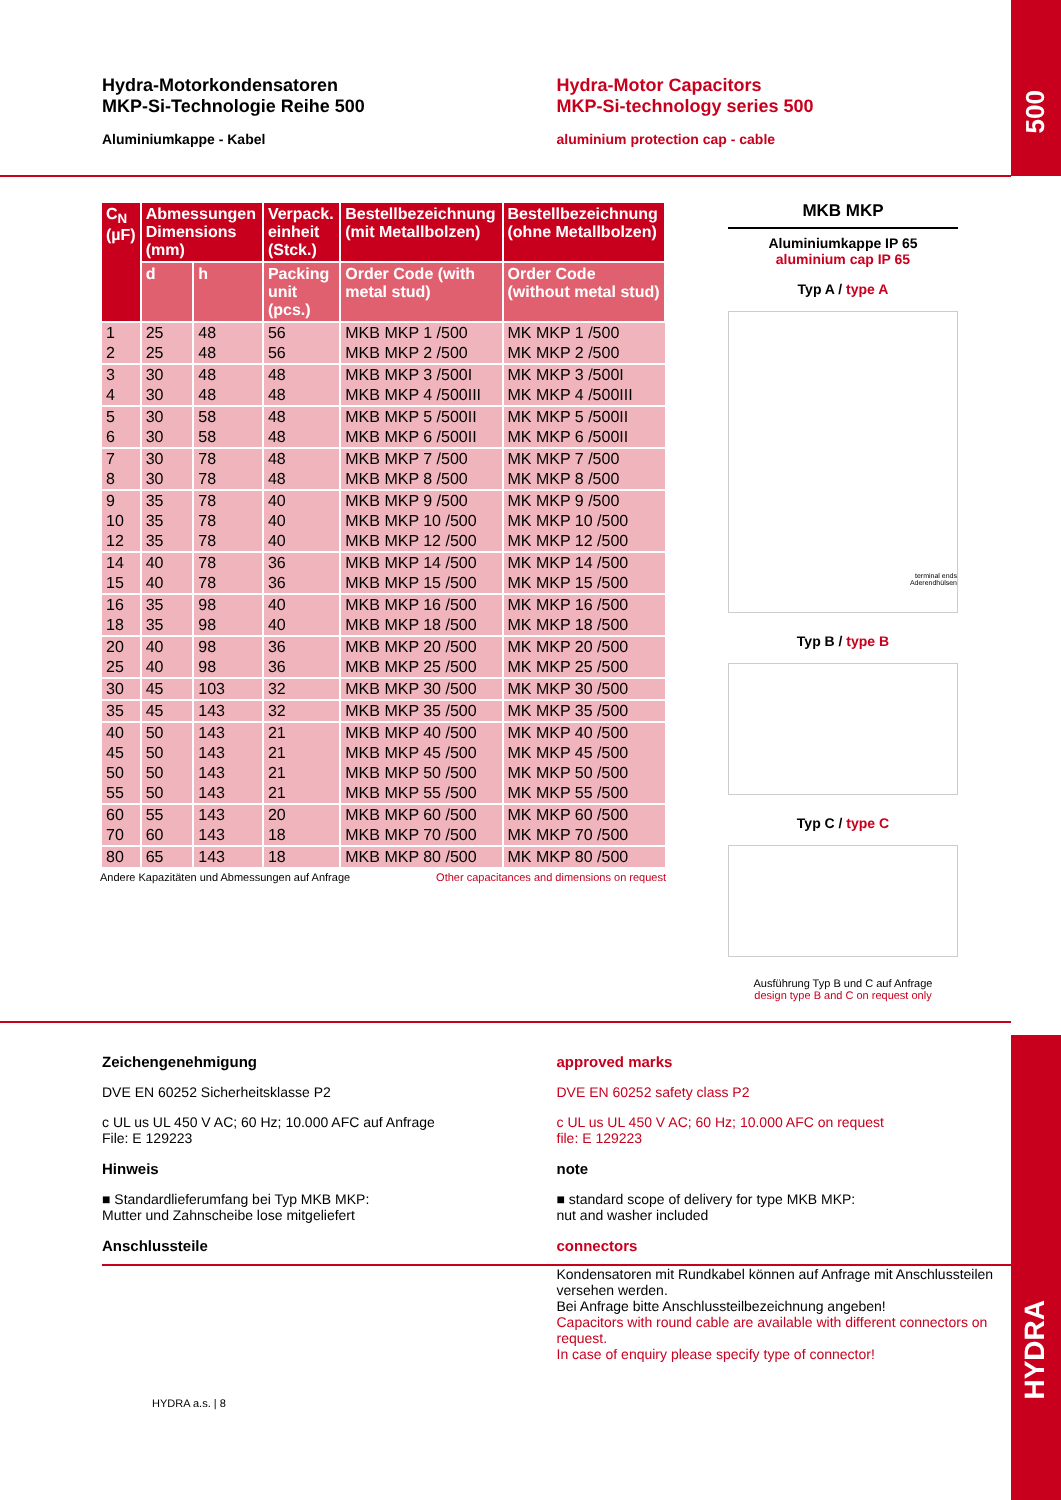Hydra-Motorkondensatoren
MKP-Si-Technologie Reihe 500
Aluminiumkappe - Kabel
Hydra-Motor Capacitors
MKP-Si-technology series 500
aluminium protection cap - cable
500
| C<sub>N</sub> (µF) | Abmessungen Dimensions (mm) | | Verpack. einheit (Stck.) | Bestellbezeichnung (mit Metallbolzen) | Bestellbezeichnung (ohne Metallbolzen) |
| --- | --- | --- | --- | --- | --- |
| | d | h | Packing unit (pcs.) | Order Code (with metal stud) | Order Code (without metal stud) |
| 1 | 25 | 48 | 56 | MKB MKP 1 /500 | MK MKP 1 /500 |
| 2 | 25 | 48 | 56 | MKB MKP 2 /500 | MK MKP 2 /500 |
| 3 | 30 | 48 | 48 | MKB MKP 3 /500I | MK MKP 3 /500I |
| 4 | 30 | 48 | 48 | MKB MKP 4 /500III | MK MKP 4 /500III |
| 5 | 30 | 58 | 48 | MKB MKP 5 /500II | MK MKP 5 /500II |
| 6 | 30 | 58 | 48 | MKB MKP 6 /500II | MK MKP 6 /500II |
| 7 | 30 | 78 | 48 | MKB MKP 7 /500 | MK MKP 7 /500 |
| 8 | 30 | 78 | 48 | MKB MKP 8 /500 | MK MKP 8 /500 |
| 9 | 35 | 78 | 40 | MKB MKP 9 /500 | MK MKP 9 /500 |
| 10 | 35 | 78 | 40 | MKB MKP 10 /500 | MK MKP 10 /500 |
| 12 | 35 | 78 | 40 | MKB MKP 12 /500 | MK MKP 12 /500 |
| 14 | 40 | 78 | 36 | MKB MKP 14 /500 | MK MKP 14 /500 |
| 15 | 40 | 78 | 36 | MKB MKP 15 /500 | MK MKP 15 /500 |
| 16 | 35 | 98 | 40 | MKB MKP 16 /500 | MK MKP 16 /500 |
| 18 | 35 | 98 | 40 | MKB MKP 18 /500 | MK MKP 18 /500 |
| 20 | 40 | 98 | 36 | MKB MKP 20 /500 | MK MKP 20 /500 |
| 25 | 40 | 98 | 36 | MKB MKP 25 /500 | MK MKP 25 /500 |
| 30 | 45 | 103 | 32 | MKB MKP 30 /500 | MK MKP 30 /500 |
| 35 | 45 | 143 | 32 | MKB MKP 35 /500 | MK MKP 35 /500 |
| 40 | 50 | 143 | 21 | MKB MKP 40 /500 | MK MKP 40 /500 |
| 45 | 50 | 143 | 21 | MKB MKP 45 /500 | MK MKP 45 /500 |
| 50 | 50 | 143 | 21 | MKB MKP 50 /500 | MK MKP 50 /500 |
| 55 | 50 | 143 | 21 | MKB MKP 55 /500 | MK MKP 55 /500 |
| 60 | 55 | 143 | 20 | MKB MKP 60 /500 | MK MKP 60 /500 |
| 70 | 60 | 143 | 18 | MKB MKP 70 /500 | MK MKP 70 /500 |
| 80 | 65 | 143 | 18 | MKB MKP 80 /500 | MK MKP 80 /500 |
Andere Kapazitäten und Abmessungen auf Anfrage Other capacitances and dimensions on request
MKB MKP
Aluminiumkappe IP 65
aluminium cap IP 65
Typ A / type A
terminal ends
Aderendhülsen
Typ B / type B
Typ C / type C
Ausführung Typ B und C auf Anfrage
design type B and C on request only
Zeichengenehmigung
DVE EN 60252 Sicherheitsklasse P2
c UL us UL 450 V AC; 60 Hz; 10.000 AFC auf Anfrage
File: E 129223
Hinweis
■ Standardlieferumfang bei Typ MKB MKP:
Mutter und Zahnscheibe lose mitgeliefert
Anschlussteile
HYDRA a.s. | 8
approved marks
DVE EN 60252 safety class P2
c UL us UL 450 V AC; 60 Hz; 10.000 AFC on request
file: E 129223
note
■ standard scope of delivery for type MKB MKP:
nut and washer included
connectors
Kondensatoren mit Rundkabel können auf Anfrage mit Anschlussteilen versehen werden.
Bei Anfrage bitte Anschlussteilbezeichnung angeben!
Capacitors with round cable are available with different connectors on request.
In case of enquiry please specify type of connector!
HYDRA